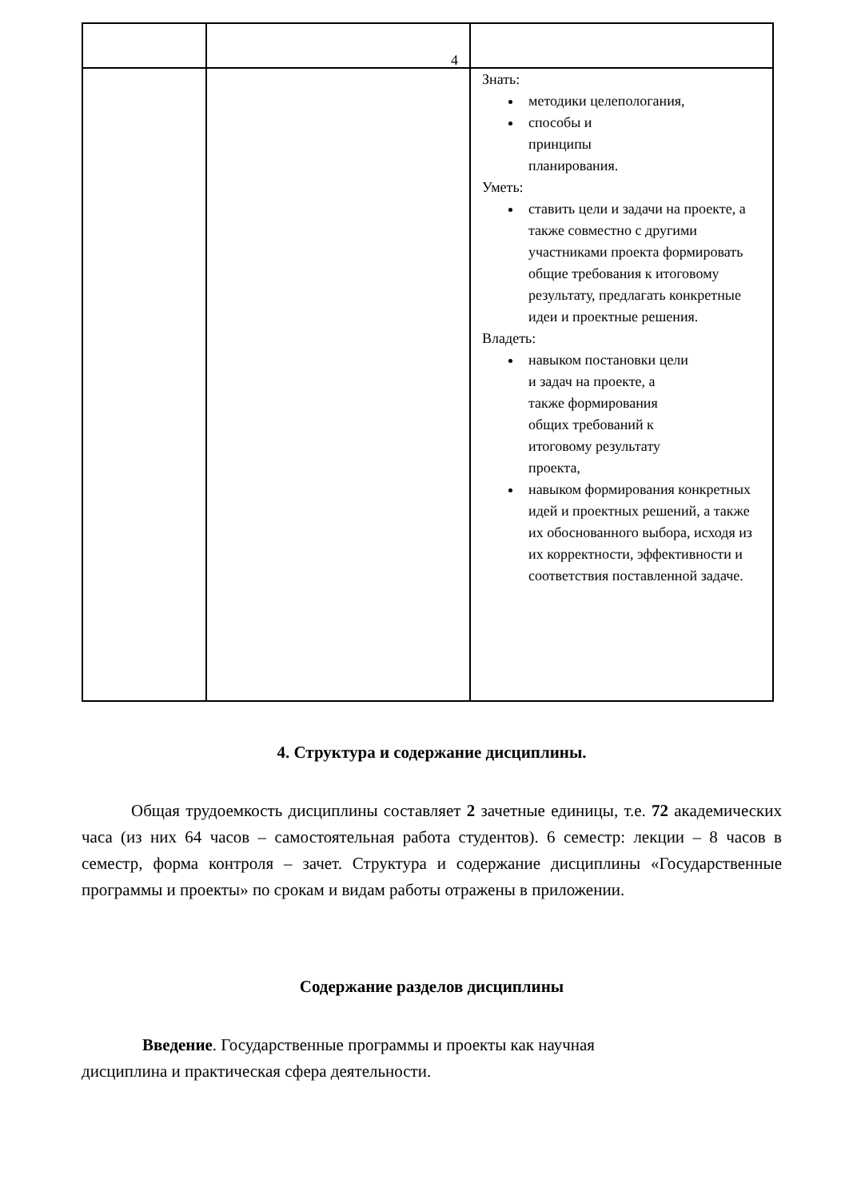| | 4 | |
| | | Знать: методики целепологания, способы и принципы планирования. Уметь: ставить цели и задачи на проекте, а также совместно с другими участниками проекта формировать общие требования к итоговому результату, предлагать конкретные идеи и проектные решения. Владеть: навыком постановки цели и задач на проекте, а также формирования общих требований к итоговому результату проекта, навыком формирования конкретных идей и проектных решений, а также их обоснованного выбора, исходя из их корректности, эффективности и соответствия поставленной задаче. |
4. Структура и содержание дисциплины.
Общая трудоемкость дисциплины составляет 2 зачетные единицы, т.е. 72 академических часа (из них 64 часов – самостоятельная работа студентов). 6 семестр: лекции – 8 часов в семестр, форма контроля – зачет. Структура и содержание дисциплины «Государственные программы и проекты» по срокам и видам работы отражены в приложении.
Содержание разделов дисциплины
Введение. Государственные программы и проекты как научная
дисциплина и практическая сфера деятельности.